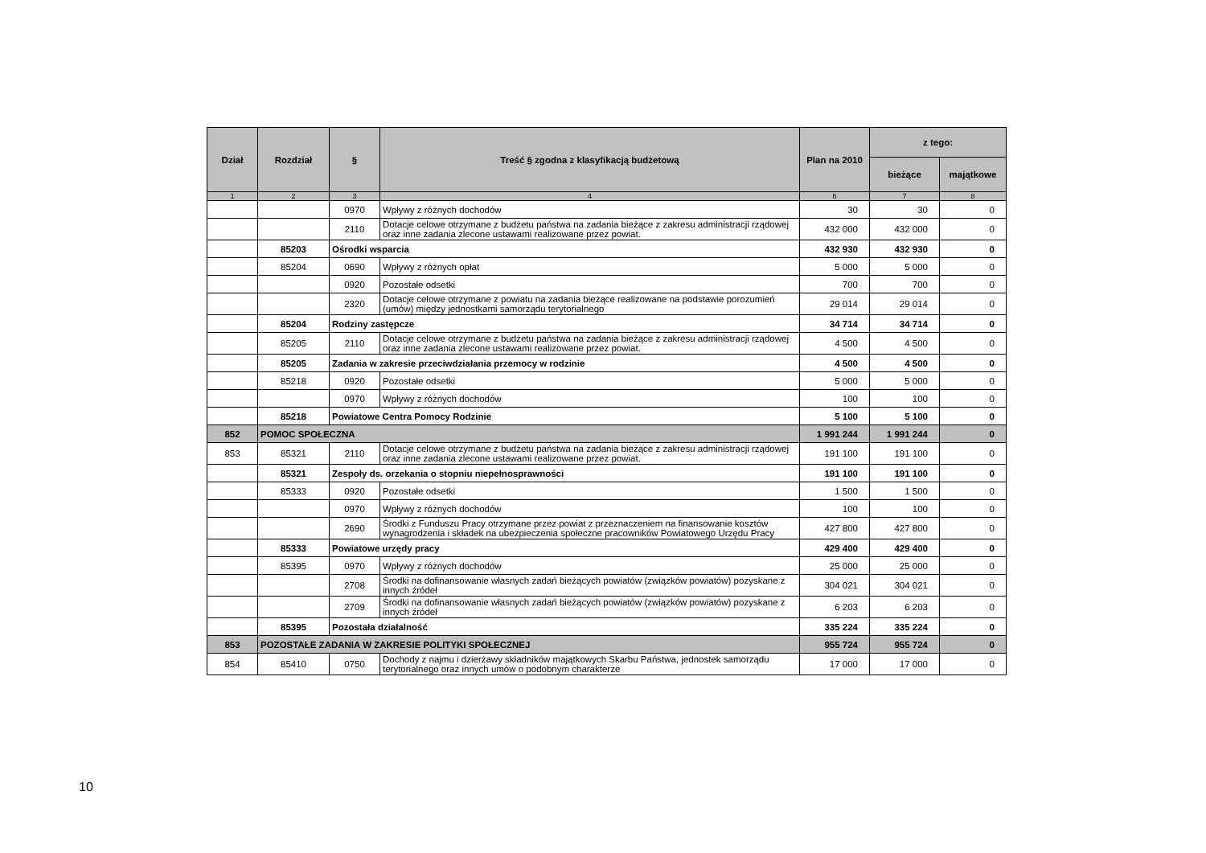| Dział | Rozdział | § | Treść § zgodna z klasyfikacją budżetową | Plan na 2010 | z tego: | |
| --- | --- | --- | --- | --- | --- | --- |
| | | | | | bieżące | majątkowe |
| 1 | 2 | 3 | 4 | 6 | 7 | 8 |
| | | 0970 | Wpływy z różnych dochodów | 30 | 30 | 0 |
| | | 2110 | Dotacje celowe otrzymane z budżetu państwa na zadania bieżące z zakresu administracji rządowej oraz inne zadania zlecone ustawami realizowane przez powiat. | 432 000 | 432 000 | 0 |
| | 85203 | Ośrodki wsparcia | | 432 930 | 432 930 | 0 |
| | 85204 | 0690 | Wpływy z różnych opłat | 5 000 | 5 000 | 0 |
| | | 0920 | Pozostałe odsetki | 700 | 700 | 0 |
| | | 2320 | Dotacje celowe otrzymane z powiatu na zadania bieżące realizowane na podstawie porozumień (umów) między jednostkami samorządu terytorialnego | 29 014 | 29 014 | 0 |
| | 85204 | Rodziny zastępcze | | 34 714 | 34 714 | 0 |
| | 85205 | 2110 | Dotacje celowe otrzymane z budżetu państwa na zadania bieżące z zakresu administracji rządowej oraz inne zadania zlecone ustawami realizowane przez powiat. | 4 500 | 4 500 | 0 |
| | 85205 | Zadania w zakresie przeciwdziałania przemocy w rodzinie | | 4 500 | 4 500 | 0 |
| | 85218 | 0920 | Pozostałe odsetki | 5 000 | 5 000 | 0 |
| | | 0970 | Wpływy z różnych dochodów | 100 | 100 | 0 |
| | 85218 | Powiatowe Centra Pomocy Rodzinie | | 5 100 | 5 100 | 0 |
| 852 | POMOC SPOŁECZNA | | | 1 991 244 | 1 991 244 | 0 |
| 853 | 85321 | 2110 | Dotacje celowe otrzymane z budżetu państwa na zadania bieżące z zakresu administracji rządowej oraz inne zadania zlecone ustawami realizowane przez powiat. | 191 100 | 191 100 | 0 |
| | 85321 | Zespoły ds. orzekania o stopniu niepełnosprawności | | 191 100 | 191 100 | 0 |
| | 85333 | 0920 | Pozostałe odsetki | 1 500 | 1 500 | 0 |
| | | 0970 | Wpływy z różnych dochodów | 100 | 100 | 0 |
| | | 2690 | Środki z Funduszu Pracy otrzymane przez powiat z przeznaczeniem na finansowanie kosztów wynagrodzenia i składek na ubezpieczenia społeczne pracowników Powiatowego Urzędu Pracy | 427 800 | 427 800 | 0 |
| | 85333 | Powiatowe urzędy pracy | | 429 400 | 429 400 | 0 |
| | 85395 | 0970 | Wpływy z różnych dochodów | 25 000 | 25 000 | 0 |
| | | 2708 | Środki na dofinansowanie własnych zadań bieżących powiatów (związków powiatów) pozyskane z innych źródeł | 304 021 | 304 021 | 0 |
| | | 2709 | Środki na dofinansowanie własnych zadań bieżących powiatów (związków powiatów) pozyskane z innych źródeł | 6 203 | 6 203 | 0 |
| | 85395 | Pozostała działalność | | 335 224 | 335 224 | 0 |
| 853 | POZOSTAŁE ZADANIA W ZAKRESIE POLITYKI SPOŁECZNEJ | | | 955 724 | 955 724 | 0 |
| 854 | 85410 | 0750 | Dochody z najmu i dzierżawy składników majątkowych Skarbu Państwa, jednostek samorządu terytorialnego oraz innych umów o podobnym charakterze | 17 000 | 17 000 | 0 |
10